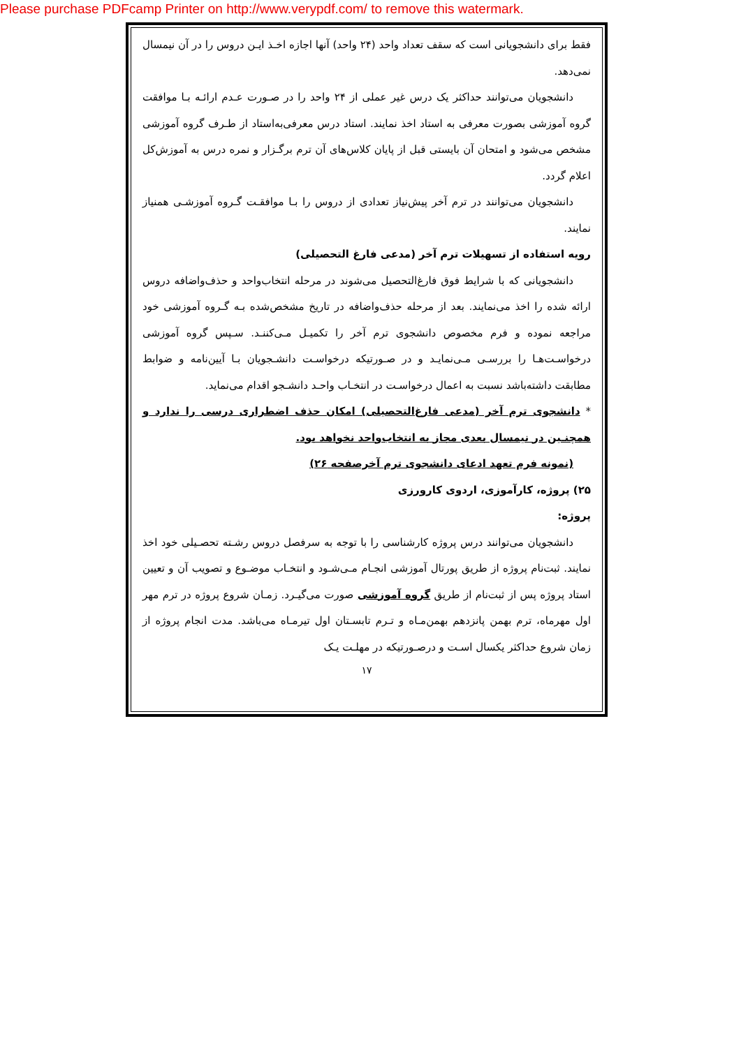Please purchase PDFcamp Printer on http://www.verypdf.com/ to remove this watermark.
فقط برای دانشجویانی است که سقف تعداد واحد (۲۴ واحد) آنها اجازه اخـذ ایـن دروس را در آن نیمسال نمی‌دهد.
دانشجویان می‌توانند حداکثر یک درس غیر عملی از ۲۴ واحد را در صـورت عـدم ارائـه بـا موافقت گروه آموزشی بصورت معرفی به استاد اخذ نمایند. استاد درس معرفی‌به‌استاد از طـرف گروه آموزشی مشخص می‌شود و امتحان آن بایستی قبل از پایان کلاس‌های آن ترم برگـزار و نمره درس به آموزش‌کل اعلام گردد.
دانشجویان می‌توانند در ترم آخر پیش‌نیاز تعدادی از دروس را بـا موافقـت گـروه آموزشـی همنیاز نمایند.
رویه استفاده از تسهیلات ترم آخر (مدعی فارغ التحصیلی)
دانشجویانی که با شرایط فوق فارغ‌التحصیل می‌شوند در مرحله انتخاب‌واحد و حذف‌واضافه دروس ارائه شده را اخذ می‌نمایند. بعد از مرحله حذف‌واضافه در تاریخ مشخص‌شده بـه گـروه آموزشی خود مراجعه نموده و فرم مخصوص دانشجوی ترم آخر را تکمیـل مـی‌کننـد. سـپس گروه آموزشی درخواسـت‌هـا را بررسـی مـی‌نمایـد و در صـورتیکه درخواسـت دانشـجویان بـا آیین‌نامه و ضوابط مطابقت داشته‌باشد نسبت به اعمال درخواسـت در انتخـاب واحـد دانشـجو اقدام می‌نماید.
* دانشجوی ترم آخر (مدعی فارغ‌التحصیلی) امکان حذف اضطراری درسی را ندارد و همچنـین در نیمسال بعدی مجاز به انتخاب‌واحد نخواهد بود.
(نمونه فرم تعهد ادعای دانشجوی ترم آخرصفحه ۲۶)
۲۵) پروژه، کارآموزی، اردوی کارورزی
پروژه:
دانشجویان می‌توانند درس پروژه کارشناسی را با توجه به سرفصل دروس رشـته تحصـیلی خود اخذ نمایند. ثبت‌نام پروژه از طریق پورتال آموزشی انجـام مـی‌شـود و انتخـاب موضـوع و تصویب آن و تعیین استاد پروژه پس از ثبت‌نام از طریق گروه آموزشی صورت می‌گیـرد. زمـان شروع پروژه در ترم مهر اول مهرماه، ترم بهمن پانزدهم بهمن‌مـاه و تـرم تابسـتان اول تیرمـاه می‌باشد. مدت انجام پروژه از زمان شروع حداکثر یکسال اسـت و درصـورتیکه در مهلـت یـک
۱۷